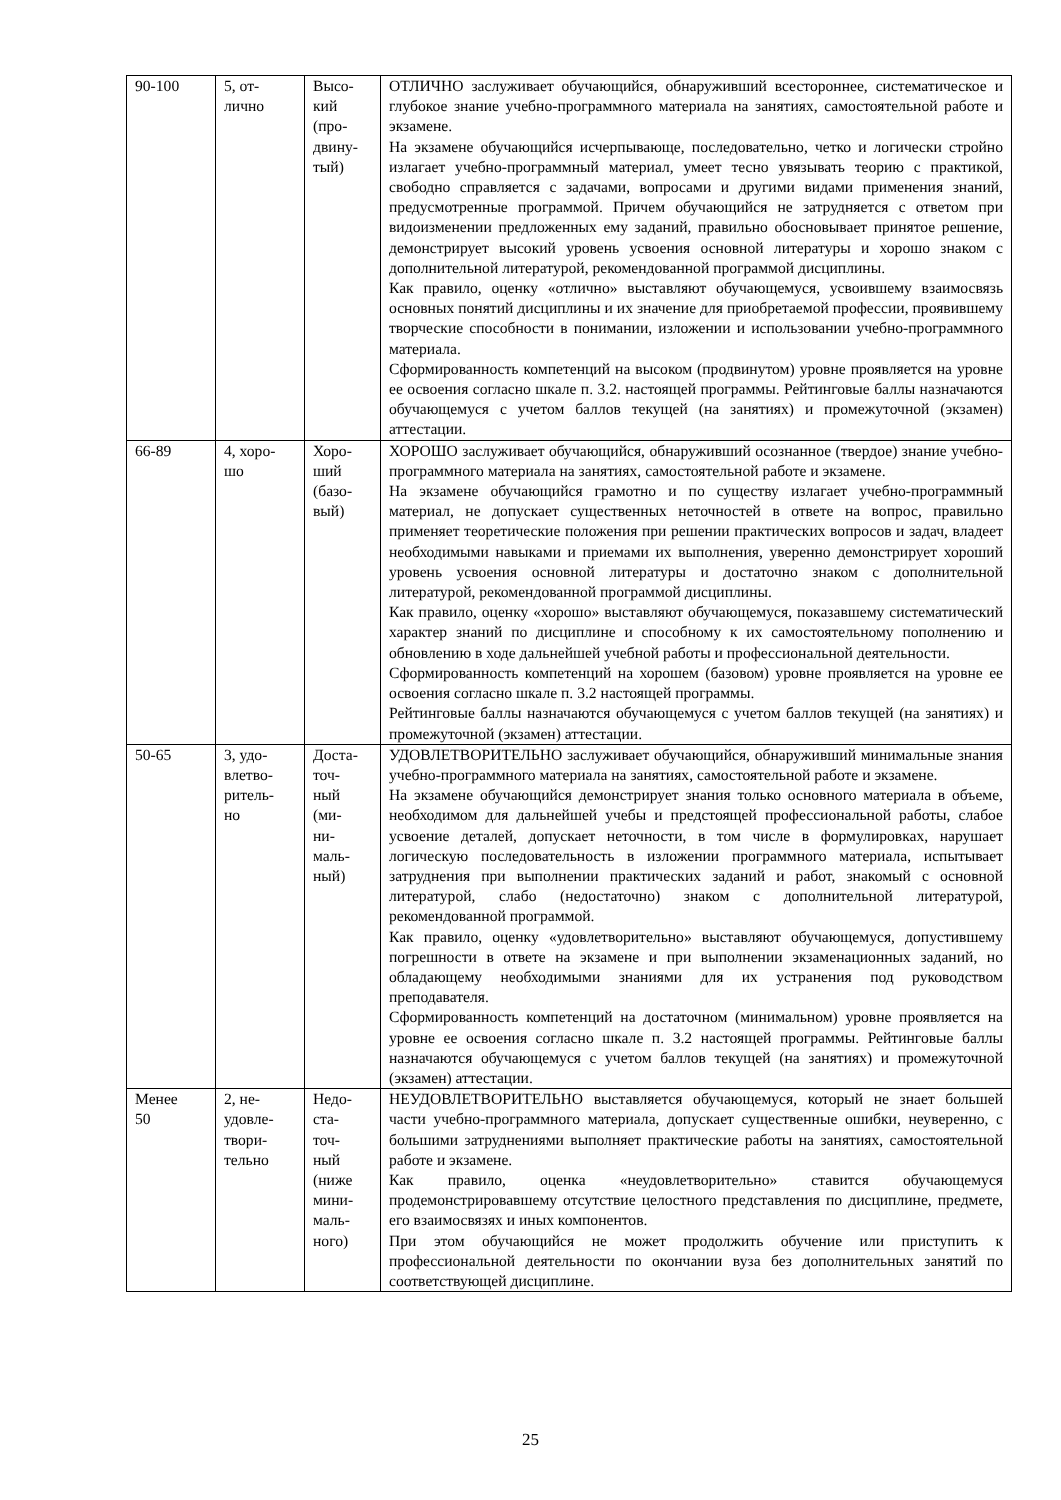| 90-100 | 5, от- лично | Высо- кий (про- двину- тый) | ОТЛИЧНО заслуживает обучающийся, обнаруживший всестороннее, систематическое и глубокое знание учебно-программного материала на занятиях, самостоятельной работе и экзамене. На экзамене обучающийся исчерпывающе, последовательно, четко и логически стройно излагает учебно-программный материал, умеет тесно увязывать теорию с практикой, свободно справляется с задачами, вопросами и другими видами применения знаний, предусмотренные программой. Причем обучающийся не затрудняется с ответом при видоизменении предложенных ему заданий, правильно обосновывает принятое решение, демонстрирует высокий уровень усвоения основной литературы и хорошо знаком с дополнительной литературой, рекомендованной программой дисциплины. Как правило, оценку «отлично» выставляют обучающемуся, усвоившему взаимосвязь основных понятий дисциплины и их значение для приобретаемой профессии, проявившему творческие способности в понимании, изложении и использовании учебно-программного материала. Сформированность компетенций на высоком (продвинутом) уровне проявляется на уровне ее освоения согласно шкале п. 3.2. настоящей программы. Рейтинговые баллы назначаются обучающемуся с учетом баллов текущей (на занятиях) и промежуточной (экзамен) аттестации. |
| 66-89 | 4, хоро- шо | Хоро- ший (базо- вый) | ХОРОШО заслуживает обучающийся, обнаруживший осознанное (твердое) знание учебно-программного материала на занятиях, самостоятельной работе и экзамене. На экзамене обучающийся грамотно и по существу излагает учебно-программный материал, не допускает существенных неточностей в ответе на вопрос, правильно применяет теоретические положения при решении практических вопросов и задач, владеет необходимыми навыками и приемами их выполнения, уверенно демонстрирует хороший уровень усвоения основной литературы и достаточно знаком с дополнительной литературой, рекомендованной программой дисциплины. Как правило, оценку «хорошо» выставляют обучающемуся, показавшему систематический характер знаний по дисциплине и способному к их самостоятельному пополнению и обновлению в ходе дальнейшей учебной работы и профессиональной деятельности. Сформированность компетенций на хорошем (базовом) уровне проявляется на уровне ее освоения согласно шкале п. 3.2 настоящей программы. Рейтинговые баллы назначаются обучающемуся с учетом баллов текущей (на занятиях) и промежуточной (экзамен) аттестации. |
| 50-65 | 3, удо- влетво- ритель- но | Доста- точ- ный (ми- ни- маль- ный) | УДОВЛЕТВОРИТЕЛЬНО заслуживает обучающийся, обнаруживший минимальные знания учебно-программного материала на занятиях, самостоятельной работе и экзамене. На экзамене обучающийся демонстрирует знания только основного материала в объеме, необходимом для дальнейшей учебы и предстоящей профессиональной работы, слабое усвоение деталей, допускает неточности, в том числе в формулировках, нарушает логическую последовательность в изложении программного материала, испытывает затруднения при выполнении практических заданий и работ, знакомый с основной литературой, слабо (недостаточно) знаком с дополнительной литературой, рекомендованной программой. Как правило, оценку «удовлетворительно» выставляют обучающемуся, допустившему погрешности в ответе на экзамене и при выполнении экзаменационных заданий, но обладающему необходимыми знаниями для их устранения под руководством преподавателя. Сформированность компетенций на достаточном (минимальном) уровне проявляется на уровне ее освоения согласно шкале п. 3.2 настоящей программы. Рейтинговые баллы назначаются обучающемуся с учетом баллов текущей (на занятиях) и промежуточной (экзамен) аттестации. |
| Менее 50 | 2, не- удовле- твори- тельно | Недо- ста- точ- ный (ниже мини- маль- ного) | НЕУДОВЛЕТВОРИТЕЛЬНО выставляется обучающемуся, который не знает большей части учебно-программного материала, допускает существенные ошибки, неуверенно, с большими затруднениями выполняет практические работы на занятиях, самостоятельной работе и экзамене. Как правило, оценка «неудовлетворительно» ставится обучающемуся продемонстрировавшему отсутствие целостного представления по дисциплине, предмете, его взаимосвязях и иных компонентов. При этом обучающийся не может продолжить обучение или приступить к профессиональной деятельности по окончании вуза без дополнительных занятий по соответствующей дисциплине. |
25